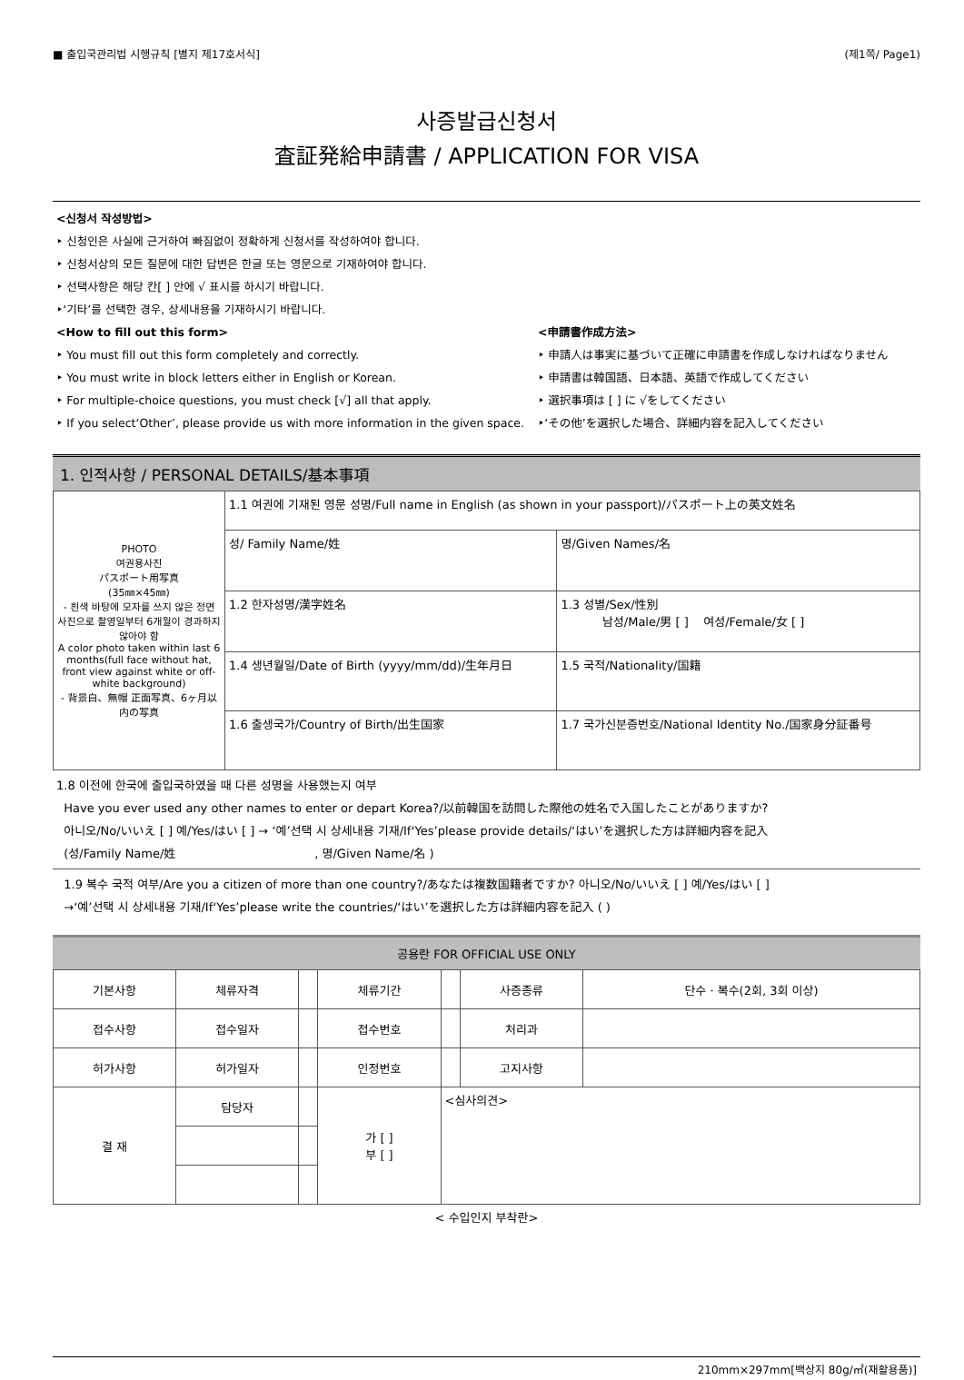■ 출입국관리법 시행규칙 [별지 제17호서식] (제1쪽/ Page1)
사증발급신청서
査証発給申請書 / APPLICATION FOR VISA
<신청서 작성방법>
‣ 신청인은 사실에 근거하여 빠짐없이 정확하게 신청서를 작성하여야 합니다.
‣ 신청서상의 모든 질문에 대한 답변은 한글 또는 영문으로 기재하여야 합니다.
‣ 선택사항은 해당 칸[ ] 안에 √ 표시를 하시기 바랍니다.
‣‘기타’를 선택한 경우, 상세내용을 기재하시기 바랍니다.
<How to fill out this form>
‣ You must fill out this form completely and correctly.
‣ You must write in block letters either in English or Korean.
‣ For multiple-choice questions, you must check [√] all that apply.
‣ If you select‘Other’, please provide us with more information in the given space.
<申請書作成方法>
‣ 申請人は事実に基づいて正確に申請書を作成しなければなりません
‣ 申請書は韓国語、日本語、英語で作成してください
‣ 選択事項は [ ] に √をしてください
‣‘その他’を選択した場合、詳細内容を記入してください
1. 인적사항 / PERSONAL DETAILS/基本事項
| PHOTO 여권용사진 パスポート用写真 (35㎜×45㎜) - 흰색 바탕에 모자를 쓰지 않은 정면 사진으로 촬영일부터 6개월이 경과하지 않아야 함 A color photo taken within last 6 months(full face without hat, front view against white or off-white background) - 背景白、無帽 正面写真、6ヶ月以内の写真 | 1.1 여권에 기재된 영문 성명/Full name in English (as shown in your passport)/パスポート上の英文姓名 | |
| | 성/ Family Name/姓 | 명/Given Names/名 |
| | 1.2 한자성명/漢字姓名 | 1.3 성별/Sex/性別 남성/Male/男 [ ] 여성/Female/女 [ ] |
| | 1.4 생년월일/Date of Birth (yyyy/mm/dd)/生年月日 | 1.5 국적/Nationality/国籍 |
| | 1.6 출생국가/Country of Birth/出生国家 | 1.7 국가신분증번호/National Identity No./国家身分証番号 |
1.8 이전에 한국에 출입국하였을 때 다른 성명을 사용했는지 여부
Have you ever used any other names to enter or depart Korea?/以前韓国を訪問した際他の姓名で入国したことがありますか?
아니오/No/いいえ [ ] 예/Yes/はい [ ] → ‘예’선택 시 상세내용 기재/If‘Yes’please provide details/‘はい’を選択した方は詳細内容を記入
(성/Family Name/姓 , 명/Given Name/名 )
1.9 복수 국적 여부/Are you a citizen of more than one country?/あなたは複数国籍者ですか? 아니오/No/いいえ [ ] 예/Yes/はい [ ]
→‘예’선택 시 상세내용 기재/If‘Yes’please write the countries/‘はい’を選択した方は詳細内容を記入 ( )
공용란 FOR OFFICIAL USE ONLY
| 기본사항 | 체류자격 | | 체류기간 | | 사증종류 | 단수 · 복수(2회, 3회 이상) |
| 접수사항 | 접수일자 | | 접수번호 | | 처리과 | |
| 허가사항 | 허가일자 | | 인정번호 | | 고지사항 | |
| 결 재 | 담당자 | | 가 [ ] 부 [ ] | <심사의견> | | |
< 수입인지 부착란>
210mm×297mm[백상지 80g/㎡(재활용품)]